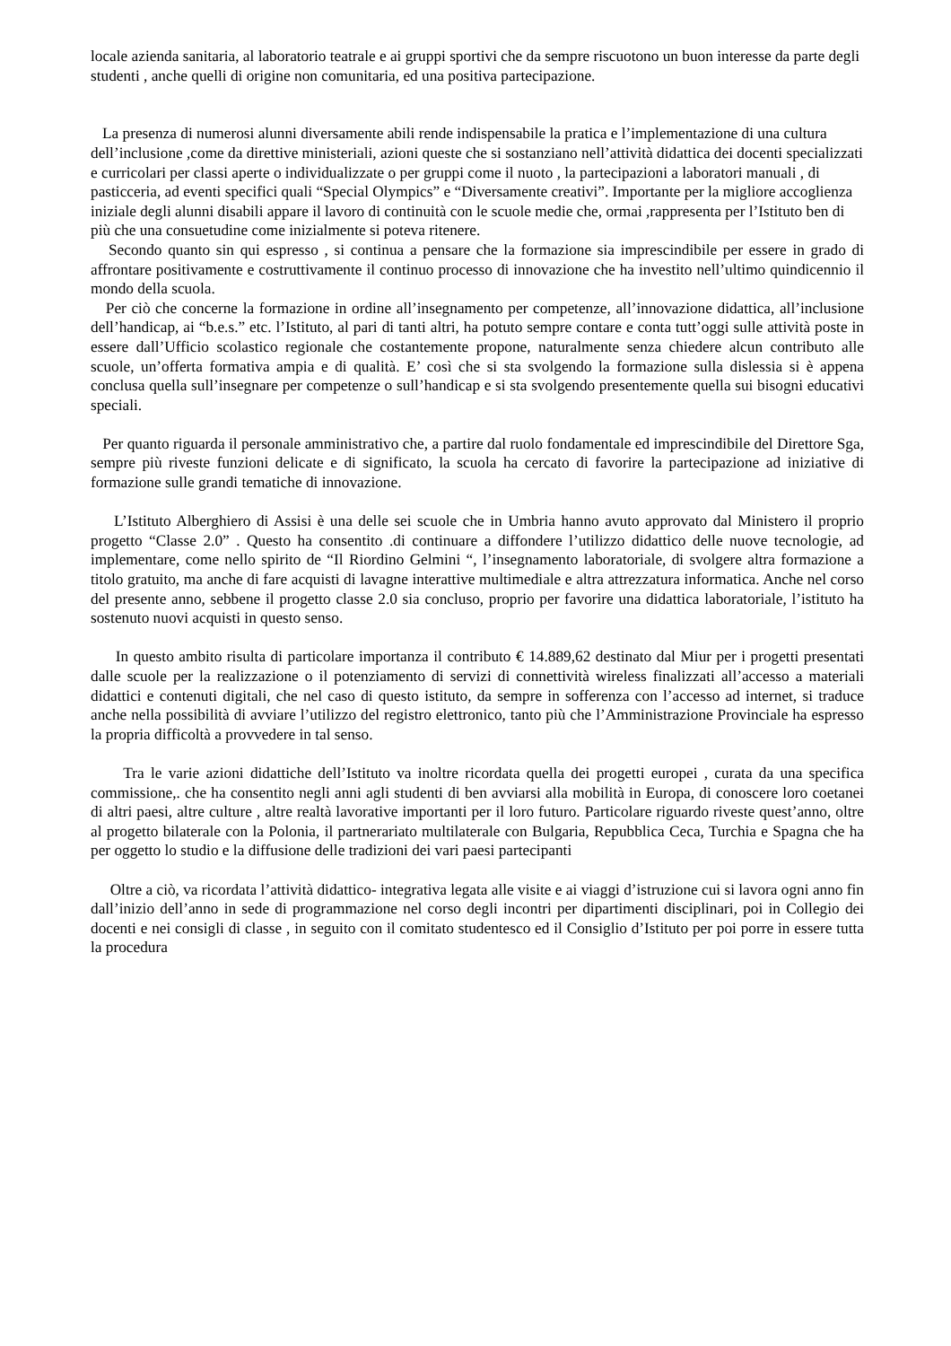locale azienda sanitaria, al laboratorio teatrale e ai gruppi sportivi che da sempre riscuotono un buon interesse da parte degli studenti , anche quelli di origine non comunitaria, ed una positiva partecipazione.
La presenza di numerosi alunni diversamente abili rende indispensabile la pratica e l’implementazione di una cultura dell’inclusione ,come da direttive ministeriali, azioni queste che si sostanziano nell’attività didattica dei docenti specializzati e curricolari per classi aperte o individualizzate o per gruppi come il nuoto , la partecipazioni a laboratori manuali , di pasticceria, ad eventi specifici quali “Special Olympics” e “Diversamente creativi”. Importante per la migliore accoglienza iniziale degli alunni disabili appare il lavoro di continuità con le scuole medie che, ormai ,rappresenta per l’Istituto ben di più che una consuetudine come inizialmente si poteva ritenere.
Secondo quanto sin qui espresso , si continua a pensare che la formazione sia imprescindibile per essere in grado di affrontare positivamente e costruttivamente il continuo processo di innovazione che ha investito nell’ultimo quindicennio il mondo della scuola.
Per ciò che concerne la formazione in ordine all’insegnamento per competenze, all’innovazione didattica, all’inclusione dell’handicap, ai “b.e.s.” etc. l’Istituto, al pari di tanti altri, ha potuto sempre contare e conta tutt’oggi sulle attività poste in essere dall’Ufficio scolastico regionale che costantemente propone, naturalmente senza chiedere alcun contributo alle scuole, un’offerta formativa ampia e di qualità. E’ così che si sta svolgendo la formazione sulla dislessia si è appena conclusa quella sull’insegnare per competenze o sull’handicap e si sta svolgendo presentemente quella sui bisogni educativi speciali.
Per quanto riguarda il personale amministrativo che, a partire dal ruolo fondamentale ed imprescindibile del Direttore Sga, sempre più riveste funzioni delicate e di significato, la scuola ha cercato di favorire la partecipazione ad iniziative di formazione sulle grandi tematiche di innovazione.
L’Istituto Alberghiero di Assisi è una delle sei scuole che in Umbria hanno avuto approvato dal Ministero il proprio progetto “Classe 2.0” . Questo ha consentito .di continuare a diffondere l’utilizzo didattico delle nuove tecnologie, ad implementare, come nello spirito de “Il Riordino Gelmini “, l’insegnamento laboratoriale, di svolgere altra formazione a titolo gratuito, ma anche di fare acquisti di lavagne interattive multimediale e altra attrezzatura informatica. Anche nel corso del presente anno, sebbene il progetto classe 2.0 sia concluso, proprio per favorire una didattica laboratoriale, l’istituto ha sostenuto nuovi acquisti in questo senso.
In questo ambito risulta di particolare importanza il contributo € 14.889,62 destinato dal Miur per i progetti presentati dalle scuole per la realizzazione o il potenziamento di servizi di connettività wireless finalizzati all’accesso a materiali didattici e contenuti digitali, che nel caso di questo istituto, da sempre in sofferenza con l’accesso ad internet, si traduce anche nella possibilità di avviare l’utilizzo del registro elettronico, tanto più che l’Amministrazione Provinciale ha espresso la propria difficoltà a provvedere in tal senso.
Tra le varie azioni didattiche dell’Istituto va inoltre ricordata quella dei progetti europei , curata da una specifica commissione,. che ha consentito negli anni agli studenti di ben avviarsi alla mobilità in Europa, di conoscere loro coetanei di altri paesi, altre culture , altre realtà lavorative importanti per il loro futuro. Particolare riguardo riveste quest’anno, oltre al progetto bilaterale con la Polonia, il partnerariato multilaterale con Bulgaria, Repubblica Ceca, Turchia e Spagna che ha per oggetto lo studio e la diffusione delle tradizioni dei vari paesi partecipanti
Oltre a ciò, va ricordata l’attività didattico- integrativa legata alle visite e ai viaggi d’istruzione cui si lavora ogni anno fin dall’inizio dell’anno in sede di programmazione nel corso degli incontri per dipartimenti disciplinari, poi in Collegio dei docenti e nei consigli di classe , in seguito con il comitato studentesco ed il Consiglio d’Istituto per poi porre in essere tutta la procedura